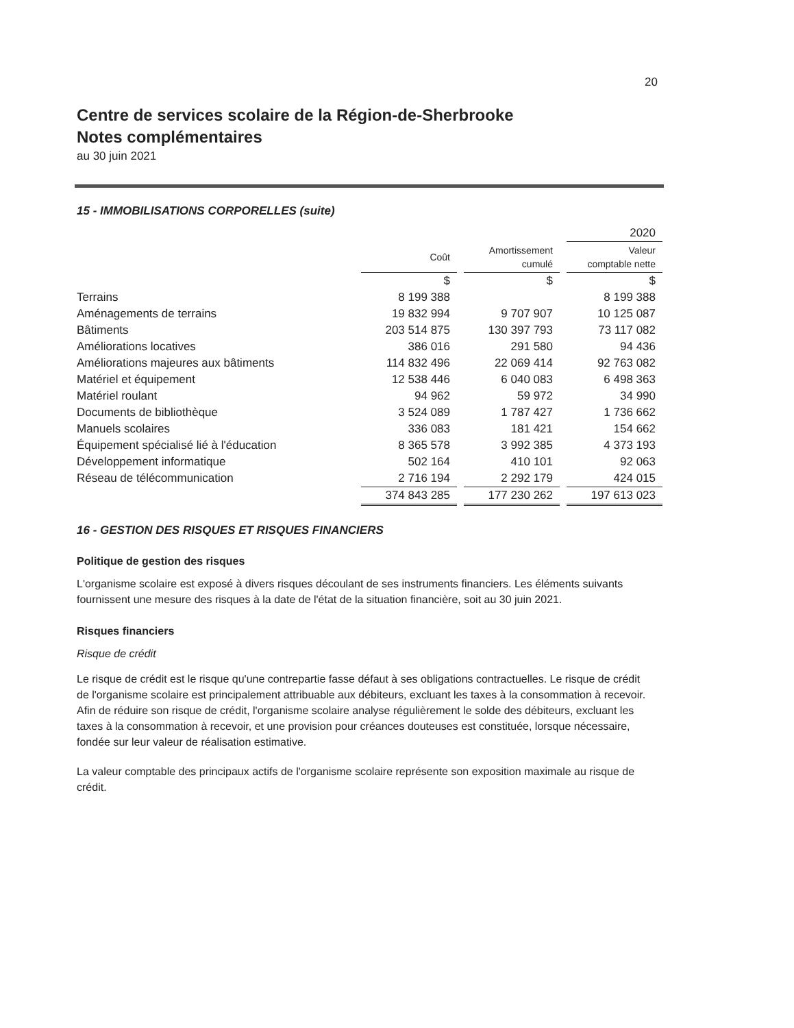20
Centre de services scolaire de la Région-de-Sherbrooke
Notes complémentaires
au 30 juin 2021
15 - IMMOBILISATIONS CORPORELLES (suite)
| | | | | | 2020 |
| | Coût | | Amortissement cumulé | | Valeur comptable nette |
| | $ | | $ | | $ |
| Terrains | 8 199 388 | | | | 8 199 388 |
| Aménagements de terrains | 19 832 994 | | 9 707 907 | | 10 125 087 |
| Bâtiments | 203 514 875 | | 130 397 793 | | 73 117 082 |
| Améliorations locatives | 386 016 | | 291 580 | | 94 436 |
| Améliorations majeures aux bâtiments | 114 832 496 | | 22 069 414 | | 92 763 082 |
| Matériel et équipement | 12 538 446 | | 6 040 083 | | 6 498 363 |
| Matériel roulant | 94 962 | | 59 972 | | 34 990 |
| Documents de bibliothèque | 3 524 089 | | 1 787 427 | | 1 736 662 |
| Manuels scolaires | 336 083 | | 181 421 | | 154 662 |
| Équipement spécialisé lié à l'éducation | 8 365 578 | | 3 992 385 | | 4 373 193 |
| Développement informatique | 502 164 | | 410 101 | | 92 063 |
| Réseau de télécommunication | 2 716 194 | | 2 292 179 | | 424 015 |
| | 374 843 285 | | 177 230 262 | | 197 613 023 |
16 - GESTION DES RISQUES ET RISQUES FINANCIERS
Politique de gestion des risques
L'organisme scolaire est exposé à divers risques découlant de ses instruments financiers. Les éléments suivants fournissent une mesure des risques à la date de l'état de la situation financière, soit au 30 juin 2021.
Risques financiers
Risque de crédit
Le risque de crédit est le risque qu'une contrepartie fasse défaut à ses obligations contractuelles. Le risque de crédit de l'organisme scolaire est principalement attribuable aux débiteurs, excluant les taxes à la consommation à recevoir. Afin de réduire son risque de crédit, l'organisme scolaire analyse régulièrement le solde des débiteurs, excluant les taxes à la consommation à recevoir, et une provision pour créances douteuses est constituée, lorsque nécessaire, fondée sur leur valeur de réalisation estimative.
La valeur comptable des principaux actifs de l'organisme scolaire représente son exposition maximale au risque de crédit.